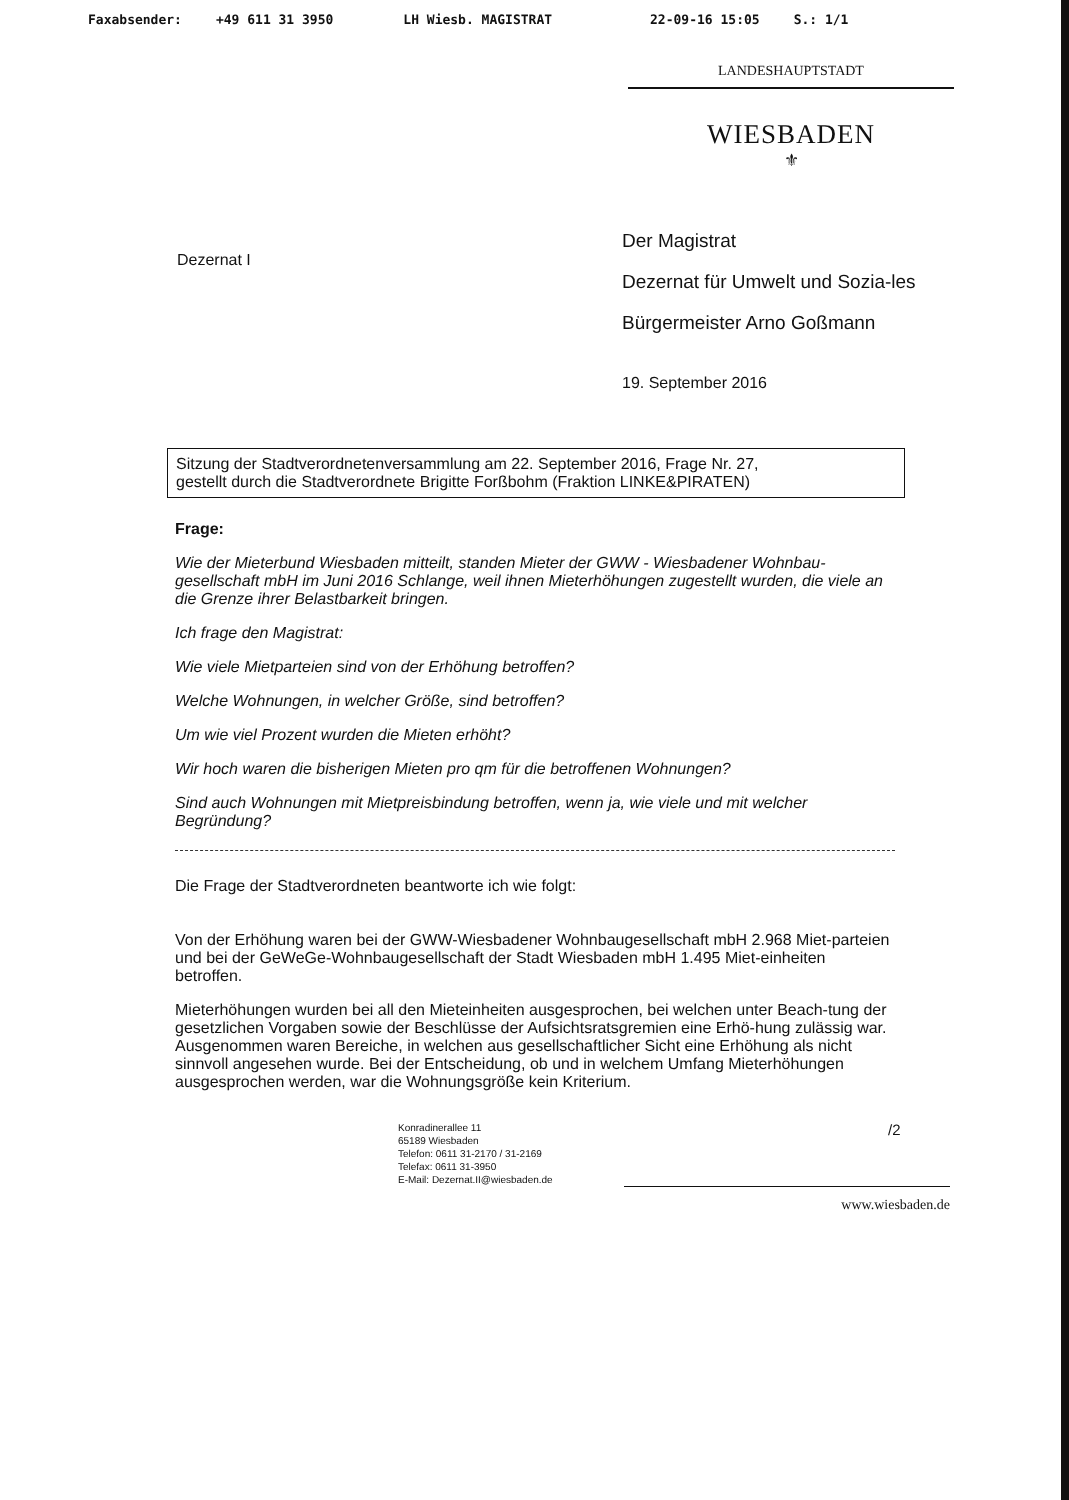Faxabsender: +49 611 31 3950 LH Wiesb. MAGISTRAT 22-09-16 15:05 S.: 1/1
LANDESHAUPTSTADT
WIESBADEN
⚜
Dezernat I
Der Magistrat
Dezernat für Umwelt und Sozia-les
Bürgermeister Arno Goßmann
19. September 2016
Sitzung der Stadtverordnetenversammlung am 22. September 2016, Frage Nr. 27,
gestellt durch die Stadtverordnete Brigitte Forßbohm (Fraktion LINKE&PIRATEN)
Frage:
Wie der Mieterbund Wiesbaden mitteilt, standen Mieter der GWW - Wiesbadener Wohnbau-gesellschaft mbH im Juni 2016 Schlange, weil ihnen Mieterhöhungen zugestellt wurden, die viele an die Grenze ihrer Belastbarkeit bringen.
Ich frage den Magistrat:
Wie viele Mietparteien sind von der Erhöhung betroffen?
Welche Wohnungen, in welcher Größe, sind betroffen?
Um wie viel Prozent wurden die Mieten erhöht?
Wir hoch waren die bisherigen Mieten pro qm für die betroffenen Wohnungen?
Sind auch Wohnungen mit Mietpreisbindung betroffen, wenn ja, wie viele und mit welcher Begründung?
Die Frage der Stadtverordneten beantworte ich wie folgt:
Von der Erhöhung waren bei der GWW-Wiesbadener Wohnbaugesellschaft mbH 2.968 Miet-parteien und bei der GeWeGe-Wohnbaugesellschaft der Stadt Wiesbaden mbH 1.495 Miet-einheiten betroffen.
Mieterhöhungen wurden bei all den Mieteinheiten ausgesprochen, bei welchen unter Beach-tung der gesetzlichen Vorgaben sowie der Beschlüsse der Aufsichtsratsgremien eine Erhö-hung zulässig war. Ausgenommen waren Bereiche, in welchen aus gesellschaftlicher Sicht eine Erhöhung als nicht sinnvoll angesehen wurde. Bei der Entscheidung, ob und in welchem Umfang Mieterhöhungen ausgesprochen werden, war die Wohnungsgröße kein Kriterium.
Konradinerallee 11
65189 Wiesbaden
Telefon: 0611 31-2170 / 31-2169
Telefax: 0611 31-3950
E-Mail: Dezernat.II@wiesbaden.de
/2
www.wiesbaden.de